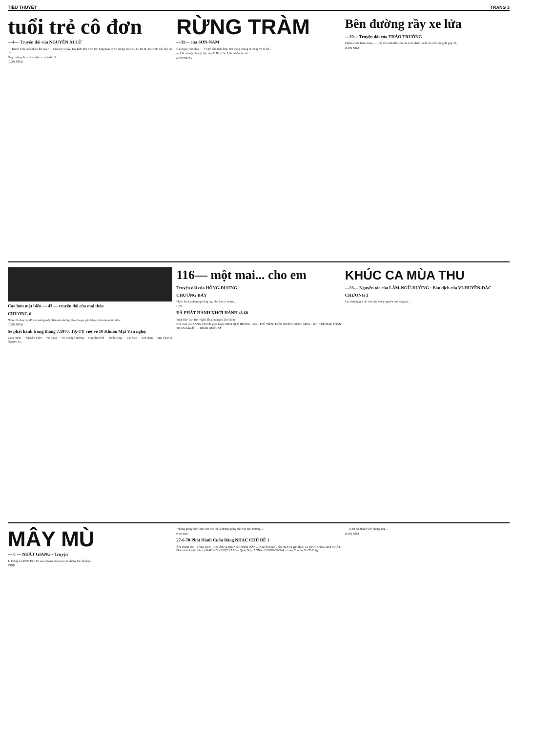TIỂU THUYẾT TRANG 3
tuổi trẻ cô đơn
—4— Truyện dài của NGUYỄN ÁI LỮ
— Thuốc ở đâu mà nhiều thế này? — Của tụi cu đấy, Tây Đức mới viện trợ. Sáng mai cả xe xuống trại cứ... Đi thì đi. Tôi chưa vào đây lần nào.
Ông trưởng chi y tế là một ca, sự mới rồi...
(CÒN NỮA)
RỪNG TRÀM
—31— của SƠN-NAM
Hai Ngọc cười đùa: — Vợ tôi khó tánh lắm. Nói xong, chàng đi thẳng về để bồ...
— Chỉ có một chuyện bực bực là Bảy Lắc. Lão ta hăm he tôi...
(CÒN NỮA)
Bên đường rầy xe lửa
—20— Truyện dài của THẢO TRƯỜNG
Chiêm cười thành tiếng. — Lúc đó mình đâu còn cần to là phải. Cánh cửa cuối cùng đã gặp rồi...
(CÒN NỮA)
Cao hơn mặt biển — 43 — truyện dài của mai thảo
CHƯƠNG 6
Nhìn cái nắng tuy đã dịu xuống một phần nào nhưng vẫn còn gay gắt, Nhạc chán nản như thiếu...
(CÒN NỮA)
Sẽ phát hành trong tháng 7.1970. TẠ-TỴ viết về 10 Khuôn Mặt Văn nghệ:
Lãng Nhân — Nguyễn Tuân — Vũ Bằng — Vũ Hoàng Chương — Nguyễn Bính — Đinh Hùng — Văn Cao — Sơn Nam — Mai Thảo và Nguyễn Sa.
116— một mai... cho em
Truyện dài của HỒNG-DƯƠNG
CHƯƠNG BẢY
Phiên ôm Oanh trong vòng tay, như ôm cả vũ trụ...
HẾT
ĐÃ PHÁT HÀNH KHỞI HÀNH số 60
Tuần Báo Văn Học Nghệ Thuật ra ngày Thứ Năm
Nhà xuất bản SÁNG TẠO đã phát hành: MƯA QUÊ HƯƠNG - thơ - THẾ VIÊN; TRÊN NHÁNH SÔNG MƯA - thơ - TUỆ MAI; THẦN THOẠI (Ấn độ) — DOÃN QUỐC SỸ
KHÚC CA MÙA THU
—28— Nguyên tác của LÂM-NGỮ-ĐƯỜNG · Bản dịch của VI-HUYỀN-ĐẮC
CHƯƠNG 3
Các thương gia chỉ còn biết đóng nguyên cửa hàng lại...
MÂY MÙ
— 6 — NHẤT GIANG · Truyện
1. Tháng 12-1969. Em: Tự sau chuyến hôm qua em không lại chỗ họp...
VINH
"những giòng chữ Vinh viết cho tôi là những giòng chữ của tình thương..."
(Còn nữa)
27-6-70 Phát Hành Cuốn Băng NHẠC CHỦ ĐỀ 1
Âm Thanh Nổi - Trung Thực - Hòa Âm và Ban Nhạc NHẬT BẰNG. Nguyễn Đình Toàn chọn và giới thiệu 16 TÌNH KHÚC HAY NHẤT. Phát hành 4 giờ chiều tại RADIO T.V VIỆT NAM — Quận Nhạc ANNA - CONTINENTAL - trong Thương Xá TAX Sg.
— Ta rất tán thành việc chống tiếp...
(CÒN NỮA)